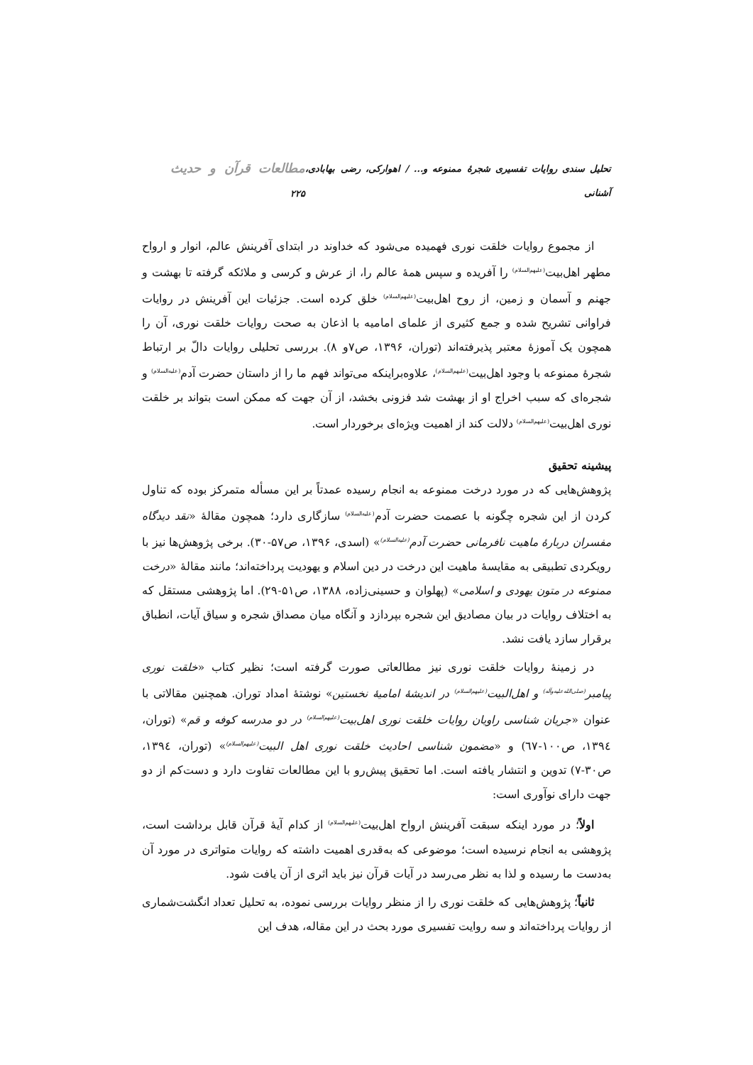تحلیل سندی روایات تفسیری شجرهٔ ممنوعه و... / اهوارکی، رضی بهابادی، آشنانی مطالعات قرآن و حدیث ۲۲۵
از مجموع روایات خلقت نوری فهمیده می‌شود که خداوند در ابتدای آفرینش عالم، انوار و ارواح مطهر اهل‌بیت<sup>(علیهم‌السلام)</sup> را آفریده و سپس همهٔ عالم را، از عرش و کرسی و ملائکه گرفته تا بهشت و جهنم و آسمان و زمین، از روح اهل‌بیت<sup>(علیهم‌السلام)</sup> خلق کرده است. جزئیات این آفرینش در روایات فراوانی تشریح شده و جمع کثیری از علمای امامیه با اذعان به صحت روایات خلقت نوری، آن را همچون یک آموزهٔ معتبر پذیرفته‌اند (توران، ۱۳۹۶، ص۷و ۸). بررسی تحلیلی روایات دالّ بر ارتباط شجرهٔ ممنوعه با وجود اهل‌بیت<sup>(علیهم‌السلام)</sup>، علاوه‌براینکه می‌تواند فهم ما را از داستان حضرت آدم<sup>(علیه‌السلام)</sup> و شجره‌ای که سبب اخراج او از بهشت شد فزونی بخشد، از آن جهت که ممکن است بتواند بر خلقت نوری اهل‌بیت<sup>(علیهم‌السلام)</sup> دلالت کند از اهمیت ویژه‌ای برخوردار است.
پیشینه تحقیق
پژوهش‌هایی که در مورد درخت ممنوعه به انجام رسیده عمدتاً بر این مسأله متمرکز بوده که تناول کردن از این شجره چگونه با عصمت حضرت آدم<sup>(علیه‌السلام)</sup> سازگاری دارد؛ همچون مقالهٔ «نقد دیدگاه مفسران دربارهٔ ماهیت نافرمانی حضرت آدم<sup>(علیه‌السلام)</sup>» (اسدی، ۱۳۹۶، ص۵۷-۳۰). برخی پژوهش‌ها نیز با رویکردی تطبیقی به مقایسهٔ ماهیت این درخت در دین اسلام و یهودیت پرداخته‌اند؛ مانند مقالهٔ «درخت ممنوعه در متون یهودی و اسلامی» (پهلوان و حسینی‌زاده، ۱۳۸۸، ص۵۱-۲۹). اما پژوهشی مستقل که به اختلاف روایات در بیان مصادیق این شجره بپردازد و آنگاه میان مصداق شجره و سیاق آیات، انطباق برقرار سازد یافت نشد.
در زمینهٔ روایات خلقت نوری نیز مطالعاتی صورت گرفته است؛ نظیر کتاب «خلقت نوری پیامبر<sup>(صلی‌الله‌علیه‌وآله)</sup> و اهل‌البیت<sup>(علیهم‌السلام)</sup> در اندیشهٔ امامیهٔ نخستین» نوشتهٔ امداد توران. همچنین مقالاتی با عنوان «جریان شناسی راویان روایات خلقت نوری اهل‌بیت<sup>(علیهم‌السلام)</sup> در دو مدرسه کوفه و قم» (توران، ۱۳۹٤، ص۱۰۰-٦٧) و «مضمون شناسی احادیث خلقت نوری اهل البیت<sup>(علیهم‌السلام)</sup>» (توران، ۱۳۹٤، ص۳۰-۷) تدوین و انتشار یافته است. اما تحقیق پیش‌رو با این مطالعات تفاوت دارد و دست‌کم از دو جهت دارای نوآوری است:
اولاً؛ در مورد اینکه سبقت آفرینش ارواح اهل‌بیت<sup>(علیهم‌السلام)</sup> از کدام آیهٔ قرآن قابل برداشت است، پژوهشی به انجام نرسیده است؛ موضوعی که به‌قدری اهمیت داشته که روایات متواتری در مورد آن به‌دست ما رسیده و لذا به نظر می‌رسد در آیات قرآن نیز باید اثری از آن یافت شود.
ثانیاً؛ پژوهش‌هایی که خلقت نوری را از منظر روایات بررسی نموده، به تحلیل تعداد انگشت‌شماری از روایات پرداخته‌اند و سه روایت تفسیری مورد بحث در این مقاله، هدف این